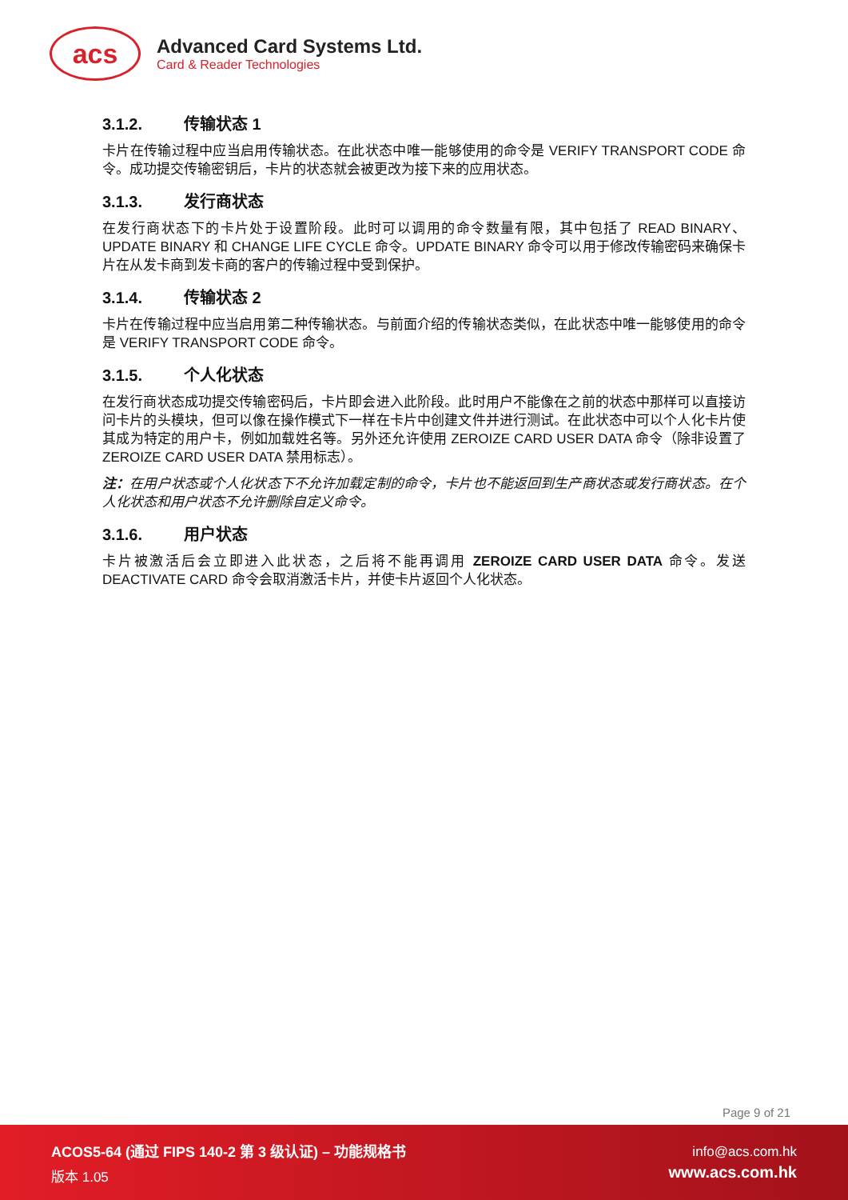acs
Advanced Card Systems Ltd.
Card & Reader Technologies
3.1.2. 传输状态 1
卡片在传输过程中应当启用传输状态。在此状态中唯一能够使用的命令是 VERIFY TRANSPORT CODE 命令。成功提交传输密钥后，卡片的状态就会被更改为接下来的应用状态。
3.1.3. 发行商状态
在发行商状态下的卡片处于设置阶段。此时可以调用的命令数量有限，其中包括了 READ BINARY、UPDATE BINARY 和 CHANGE LIFE CYCLE 命令。UPDATE BINARY 命令可以用于修改传输密码来确保卡片在从发卡商到发卡商的客户的传输过程中受到保护。
3.1.4. 传输状态 2
卡片在传输过程中应当启用第二种传输状态。与前面介绍的传输状态类似，在此状态中唯一能够使用的命令是 VERIFY TRANSPORT CODE 命令。
3.1.5. 个人化状态
在发行商状态成功提交传输密码后，卡片即会进入此阶段。此时用户不能像在之前的状态中那样可以直接访问卡片的头模块，但可以像在操作模式下一样在卡片中创建文件并进行测试。在此状态中可以个人化卡片使其成为特定的用户卡，例如加载姓名等。另外还允许使用 ZEROIZE CARD USER DATA 命令（除非设置了 ZEROIZE CARD USER DATA 禁用标志）。
注：在用户状态或个人化状态下不允许加载定制的命令，卡片也不能返回到生产商状态或发行商状态。在个人化状态和用户状态不允许删除自定义命令。
3.1.6. 用户状态
卡片被激活后会立即进入此状态，之后将不能再调用 ZEROIZE CARD USER DATA 命令。发送 DEACTIVATE CARD 命令会取消激活卡片，并使卡片返回个人化状态。
Page 9 of 21
ACOS5-64 (通过 FIPS 140-2 第 3 级认证) – 功能规格书
版本 1.05
info@acs.com.hk
www.acs.com.hk